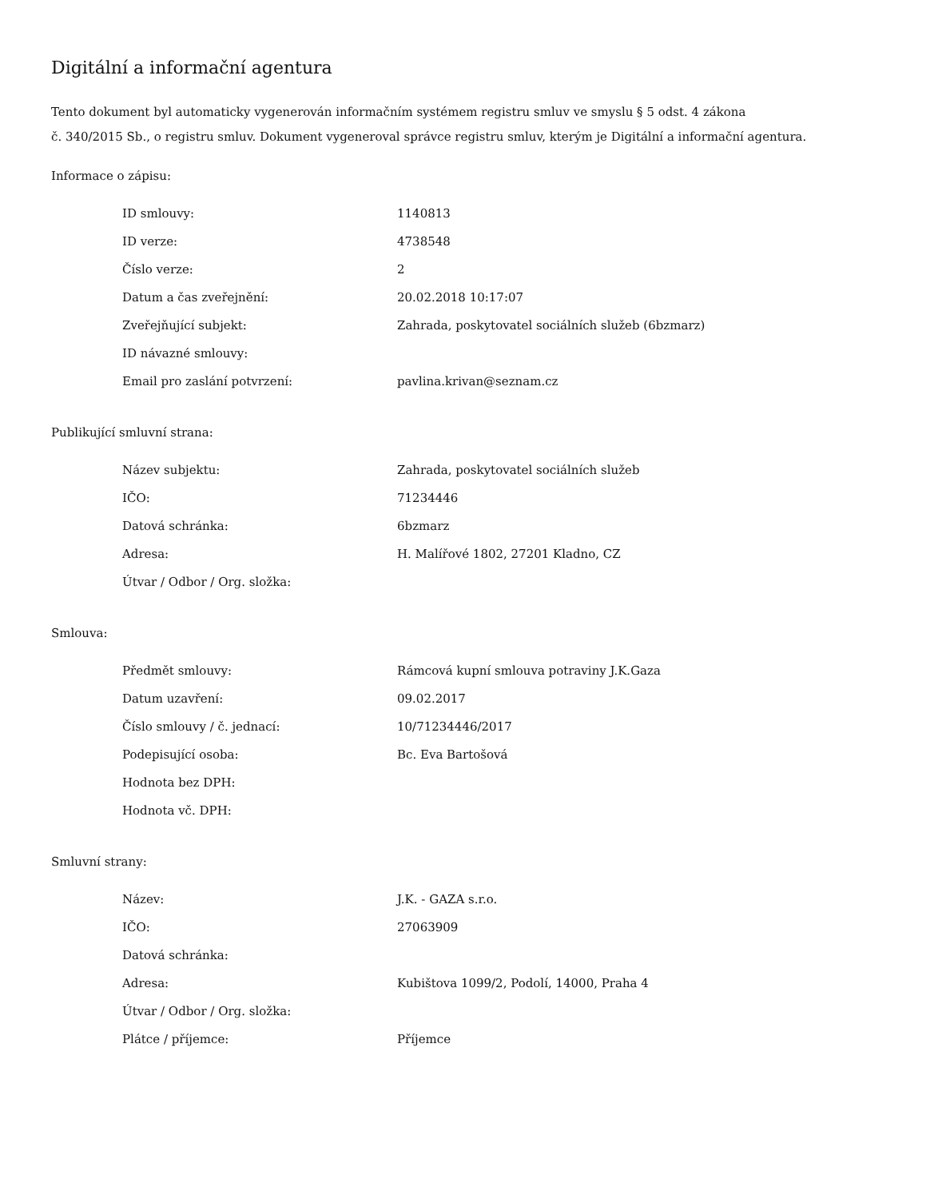Digitální a informační agentura
Tento dokument byl automaticky vygenerován informačním systémem registru smluv ve smyslu § 5 odst. 4 zákona
č. 340/2015 Sb., o registru smluv. Dokument vygeneroval správce registru smluv, kterým je Digitální a informační agentura.
Informace o zápisu:
| ID smlouvy: | 1140813 |
| ID verze: | 4738548 |
| Číslo verze: | 2 |
| Datum a čas zveřejnění: | 20.02.2018 10:17:07 |
| Zveřejňující subjekt: | Zahrada, poskytovatel sociálních služeb (6bzmarz) |
| ID návazné smlouvy: | |
| Email pro zaslání potvrzení: | pavlina.krivan@seznam.cz |
Publikující smluvní strana:
| Název subjektu: | Zahrada, poskytovatel sociálních služeb |
| IČO: | 71234446 |
| Datová schránka: | 6bzmarz |
| Adresa: | H. Malířové 1802, 27201 Kladno, CZ |
| Útvar / Odbor / Org. složka: | |
Smlouva:
| Předmět smlouvy: | Rámcová kupní smlouva potraviny J.K.Gaza |
| Datum uzavření: | 09.02.2017 |
| Číslo smlouvy / č. jednací: | 10/71234446/2017 |
| Podepisující osoba: | Bc. Eva Bartošová |
| Hodnota bez DPH: | |
| Hodnota vč. DPH: | |
Smluvní strany:
| Název: | J.K. - GAZA s.r.o. |
| IČO: | 27063909 |
| Datová schránka: | |
| Adresa: | Kubištova 1099/2, Podolí, 14000, Praha 4 |
| Útvar / Odbor / Org. složka: | |
| Plátce / příjemce: | Příjemce |